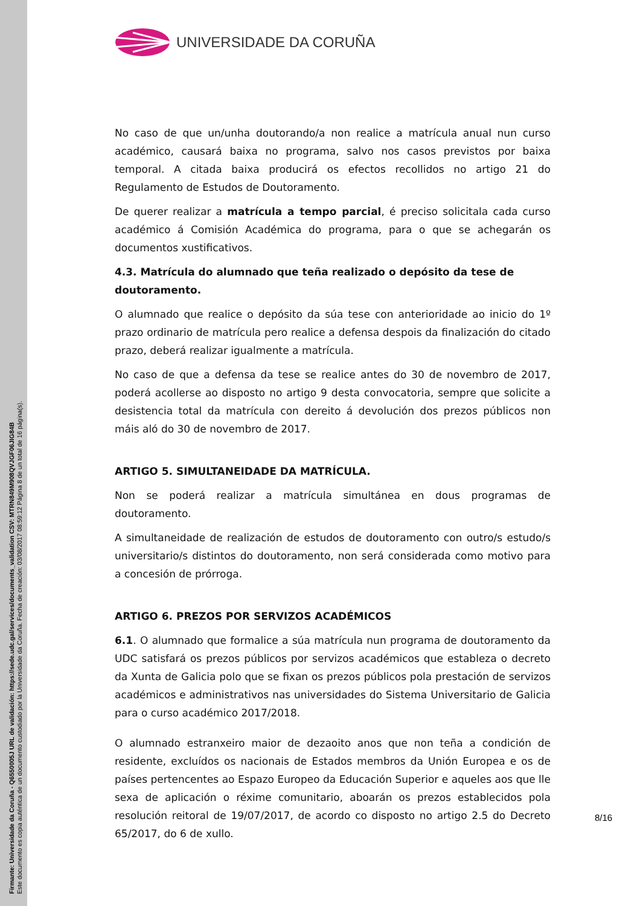Firmante: Universidade da Coruña - Q6550005J URL de validación: https://sede.udc.gal/services/documents_validation CSV: MTRN849M908QVJGF06JIG84B
Este documento es copia auténtica de un documento custodiado por la Universidade da Coruña. Fecha de creación: 03/08/2017 08:59:12 Página 8 de un total de 16 página(s).
UNIVERSIDADE DA CORUÑA
No caso de que un/unha doutorando/a non realice a matrícula anual nun curso académico, causará baixa no programa, salvo nos casos previstos por baixa temporal. A citada baixa producirá os efectos recollidos no artigo 21 do Regulamento de Estudos de Doutoramento.
De querer realizar a matrícula a tempo parcial, é preciso solicitala cada curso académico á Comisión Académica do programa, para o que se achegarán os documentos xustificativos.
4.3. Matrícula do alumnado que teña realizado o depósito da tese de doutoramento.
O alumnado que realice o depósito da súa tese con anterioridade ao inicio do 1º prazo ordinario de matrícula pero realice a defensa despois da finalización do citado prazo, deberá realizar igualmente a matrícula.
No caso de que a defensa da tese se realice antes do 30 de novembro de 2017, poderá acollerse ao disposto no artigo 9 desta convocatoria, sempre que solicite a desistencia total da matrícula con dereito á devolución dos prezos públicos non máis aló do 30 de novembro de 2017.
ARTIGO 5. SIMULTANEIDADE DA MATRÍCULA.
Non se poderá realizar a matrícula simultánea en dous programas de doutoramento.
A simultaneidade de realización de estudos de doutoramento con outro/s estudo/s universitario/s distintos do doutoramento, non será considerada como motivo para a concesión de prórroga.
ARTIGO 6. PREZOS POR SERVIZOS ACADÉMICOS
6.1. O alumnado que formalice a súa matrícula nun programa de doutoramento da UDC satisfará os prezos públicos por servizos académicos que estableza o decreto da Xunta de Galicia polo que se fixan os prezos públicos pola prestación de servizos académicos e administrativos nas universidades do Sistema Universitario de Galicia para o curso académico 2017/2018.
O alumnado estranxeiro maior de dezaoito anos que non teña a condición de residente, excluídos os nacionais de Estados membros da Unión Europea e os de países pertencentes ao Espazo Europeo da Educación Superior e aqueles aos que lle sexa de aplicación o réxime comunitario, aboarán os prezos establecidos pola resolución reitoral de 19/07/2017, de acordo co disposto no artigo 2.5 do Decreto 65/2017, do 6 de xullo.
8/16